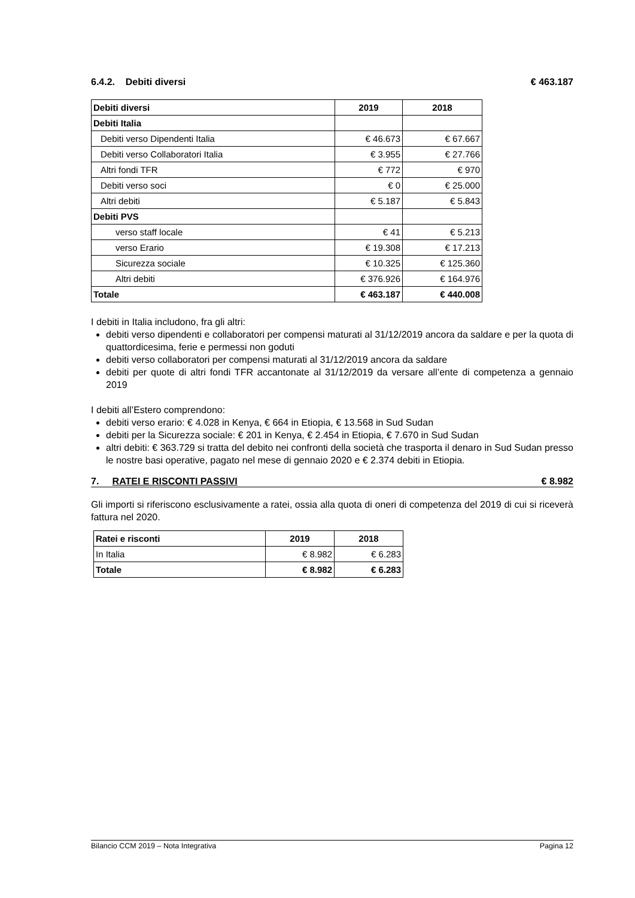6.4.2. Debiti diversi € 463.187
| Debiti diversi | 2019 | 2018 |
| --- | --- | --- |
| Debiti Italia | | |
| Debiti verso Dipendenti Italia | € 46.673 | € 67.667 |
| Debiti verso Collaboratori Italia | € 3.955 | € 27.766 |
| Altri fondi TFR | € 772 | € 970 |
| Debiti verso soci | € 0 | € 25.000 |
| Altri debiti | € 5.187 | € 5.843 |
| Debiti PVS | | |
| verso staff locale | € 41 | € 5.213 |
| verso Erario | € 19.308 | € 17.213 |
| Sicurezza sociale | € 10.325 | € 125.360 |
| Altri debiti | € 376.926 | € 164.976 |
| Totale | € 463.187 | € 440.008 |
I debiti in Italia includono, fra gli altri:
debiti verso dipendenti e collaboratori per compensi maturati al 31/12/2019 ancora da saldare e per la quota di quattordicesima, ferie e permessi non goduti
debiti verso collaboratori per compensi maturati al 31/12/2019 ancora da saldare
debiti per quote di altri fondi TFR accantonate al 31/12/2019 da versare all’ente di competenza a gennaio 2019
I debiti all’Estero comprendono:
debiti verso erario: € 4.028 in Kenya, € 664 in Etiopia, € 13.568 in Sud Sudan
debiti per la Sicurezza sociale: € 201 in Kenya, € 2.454 in Etiopia, € 7.670 in Sud Sudan
altri debiti: € 363.729 si tratta del debito nei confronti della società che trasporta il denaro in Sud Sudan presso le nostre basi operative, pagato nel mese di gennaio 2020 e € 2.374 debiti in Etiopia.
7. RATEI E RISCONTI PASSIVI € 8.982
Gli importi si riferiscono esclusivamente a ratei, ossia alla quota di oneri di competenza del 2019 di cui si riceverà fattura nel 2020.
| Ratei e risconti | 2019 | 2018 |
| --- | --- | --- |
| In Italia | € 8.982 | € 6.283 |
| Totale | € 8.982 | € 6.283 |
Bilancio CCM 2019 – Nota Integrativa Pagina 12